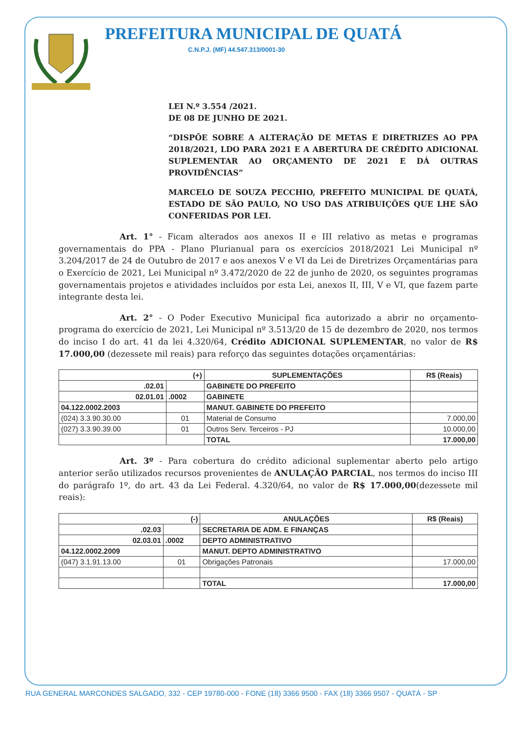PREFEITURA MUNICIPAL DE QUATÁ
C.N.P.J. (MF) 44.547.313/0001-30
LEI N.º 3.554 /2021.
DE 08 DE JUNHO DE 2021.
“DISPÕE SOBRE A ALTERAÇÃO DE METAS E DIRETRIZES AO PPA 2018/2021, LDO PARA 2021 E A ABERTURA DE CRÉDITO ADICIONAL SUPLEMENTAR AO ORÇAMENTO DE 2021 E DÁ OUTRAS PROVIDÊNCIAS”
MARCELO DE SOUZA PECCHIO, PREFEITO MUNICIPAL DE QUATÁ, ESTADO DE SÃO PAULO, NO USO DAS ATRIBUIÇÕES QUE LHE SÃO CONFERIDAS POR LEI.
Art. 1° - Ficam alterados aos anexos II e III relativo as metas e programas governamentais do PPA - Plano Plurianual para os exercícios 2018/2021 Lei Municipal nº 3.204/2017 de 24 de Outubro de 2017 e aos anexos V e VI da Lei de Diretrizes Orçamentárias para o Exercício de 2021, Lei Municipal nº 3.472/2020 de 22 de junho de 2020, os seguintes programas governamentais projetos e atividades incluídos por esta Lei, anexos II, III, V e VI, que fazem parte integrante desta lei.
Art. 2° - O Poder Executivo Municipal fica autorizado a abrir no orçamento-programa do exercício de 2021, Lei Municipal nº 3.513/20 de 15 de dezembro de 2020, nos termos do inciso I do art. 41 da lei 4.320/64, Crédito ADICIONAL SUPLEMENTAR, no valor de R$ 17.000,00 (dezessete mil reais) para reforço das seguintes dotações orçamentárias:
| (+) | | SUPLEMENTAÇÕES | R$ (Reais) |
| --- | --- | --- | --- |
| .02.01 | | GABINETE DO PREFEITO | |
| 02.01.01 | .0002 | GABINETE | |
| 04.122.0002.2003 | | MANUT. GABINETE DO PREFEITO | |
| (024) 3.3.90.30.00 | 01 | Material de Consumo | 7.000,00 |
| (027) 3.3.90.39.00 | 01 | Outros Serv. Terceiros - PJ | 10.000,00 |
| | | TOTAL | 17.000,00 |
Art. 3º - Para cobertura do crédito adicional suplementar aberto pelo artigo anterior serão utilizados recursos provenientes de ANULAÇÃO PARCIAL, nos termos do inciso III do parágrafo 1º, do art. 43 da Lei Federal. 4.320/64, no valor de R$ 17.000,00(dezessete mil reais):
| (-) | | ANULAÇÕES | R$ (Reais) |
| --- | --- | --- | --- |
| .02.03 | | SECRETARIA DE ADM. E FINANÇAS | |
| 02.03.01 | .0002 | DEPTO ADMINISTRATIVO | |
| 04.122.0002.2009 | | MANUT. DEPTO ADMINISTRATIVO | |
| (047) 3.1.91.13.00 | 01 | Obrigações Patronais | 17.000,00 |
| | | TOTAL | 17.000,00 |
RUA GENERAL MARCONDES SALGADO, 332 - CEP 19780-000 - FONE (18) 3366 9500 - FAX (18) 3366 9507 - QUATÁ - SP